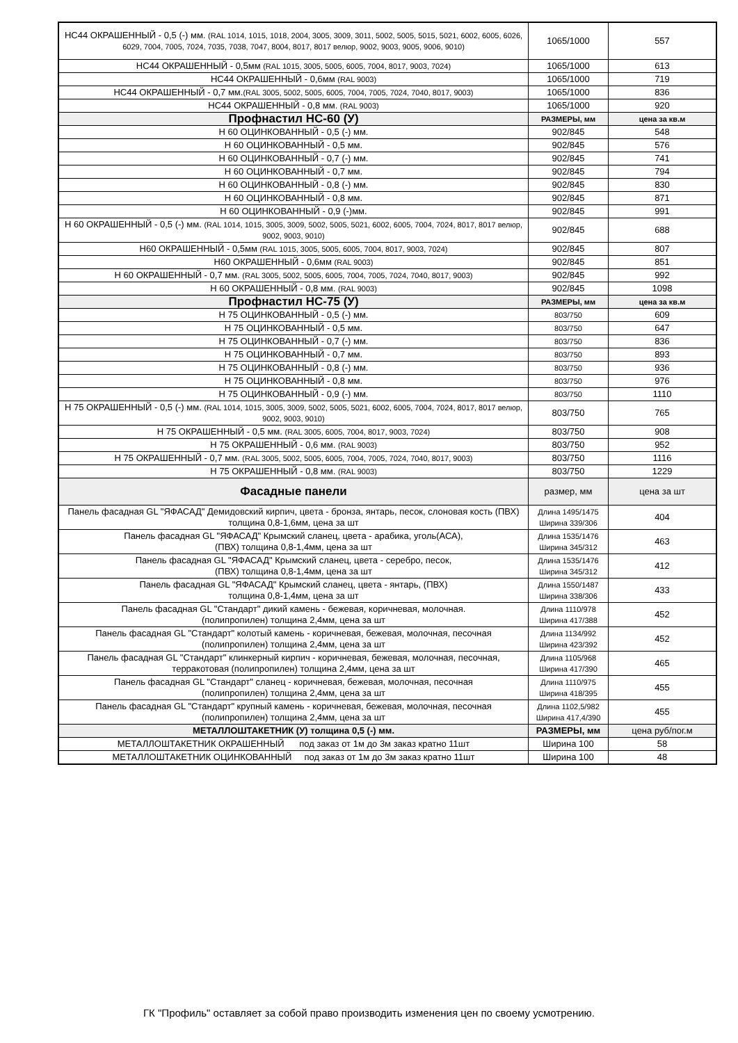| НС44 ОКРАШЕННЫЙ - 0,5 (-) мм. (RAL 1014, 1015, 1018, 2004, 3005, 3009, 3011, 5002, 5005, 5015, 5021, 6002, 6005, 6026, 6029, 7004, 7005, 7024, 7035, 7038, 7047, 8004, 8017, 8017 велюр, 9002, 9003, 9005, 9006, 9010) | 1065/1000 | 557 |
| НС44 ОКРАШЕННЫЙ - 0,5мм (RAL 1015, 3005, 5005, 6005, 7004, 8017, 9003, 7024) | 1065/1000 | 613 |
| НС44 ОКРАШЕННЫЙ - 0,6мм (RAL 9003) | 1065/1000 | 719 |
| НС44 ОКРАШЕННЫЙ - 0,7 мм. (RAL 3005, 5002, 5005, 6005, 7004, 7005, 7024, 7040, 8017, 9003) | 1065/1000 | 836 |
| НС44 ОКРАШЕННЫЙ - 0,8 мм. (RAL 9003) | 1065/1000 | 920 |
| Профнастил НС-60 (У) | РАЗМЕРЫ, мм | цена за кв.м |
| Н 60 ОЦИНКОВАННЫЙ - 0,5 (-) мм. | 902/845 | 548 |
| Н 60 ОЦИНКОВАННЫЙ - 0,5 мм. | 902/845 | 576 |
| Н 60 ОЦИНКОВАННЫЙ - 0,7 (-) мм. | 902/845 | 741 |
| Н 60 ОЦИНКОВАННЫЙ - 0,7 мм. | 902/845 | 794 |
| Н 60 ОЦИНКОВАННЫЙ - 0,8 (-) мм. | 902/845 | 830 |
| Н 60 ОЦИНКОВАННЫЙ - 0,8 мм. | 902/845 | 871 |
| Н 60 ОЦИНКОВАННЫЙ - 0,9 (-)мм. | 902/845 | 991 |
| Н 60 ОКРАШЕННЫЙ - 0,5 (-) мм. (RAL 1014, 1015, 3005, 3009, 5002, 5005, 5021, 6002, 6005, 7004, 7024, 8017, 8017 велюр, 9002, 9003, 9010) | 902/845 | 688 |
| Н60 ОКРАШЕННЫЙ - 0,5мм (RAL 1015, 3005, 5005, 6005, 7004, 8017, 9003, 7024) | 902/845 | 807 |
| Н60 ОКРАШЕННЫЙ - 0,6мм (RAL 9003) | 902/845 | 851 |
| Н 60 ОКРАШЕННЫЙ - 0,7 мм. (RAL 3005, 5002, 5005, 6005, 7004, 7005, 7024, 7040, 8017, 9003) | 902/845 | 992 |
| Н 60 ОКРАШЕННЫЙ - 0,8 мм. (RAL 9003) | 902/845 | 1098 |
| Профнастил НС-75 (У) | РАЗМЕРЫ, мм | цена за кв.м |
| Н 75 ОЦИНКОВАННЫЙ - 0,5 (-) мм. | 803/750 | 609 |
| Н 75 ОЦИНКОВАННЫЙ - 0,5 мм. | 803/750 | 647 |
| Н 75 ОЦИНКОВАННЫЙ - 0,7 (-) мм. | 803/750 | 836 |
| Н 75 ОЦИНКОВАННЫЙ - 0,7 мм. | 803/750 | 893 |
| Н 75 ОЦИНКОВАННЫЙ - 0,8 (-) мм. | 803/750 | 936 |
| Н 75 ОЦИНКОВАННЫЙ - 0,8 мм. | 803/750 | 976 |
| Н 75 ОЦИНКОВАННЫЙ - 0,9 (-) мм. | 803/750 | 1110 |
| Н 75 ОКРАШЕННЫЙ - 0,5 (-) мм. (RAL 1014, 1015, 3005, 3009, 5002, 5005, 5021, 6002, 6005, 7004, 7024, 8017, 8017 велюр, 9002, 9003, 9010) | 803/750 | 765 |
| Н 75 ОКРАШЕННЫЙ - 0,5 мм. (RAL 3005, 6005, 7004, 8017, 9003, 7024) | 803/750 | 908 |
| Н 75 ОКРАШЕННЫЙ - 0,6 мм. (RAL 9003) | 803/750 | 952 |
| Н 75 ОКРАШЕННЫЙ - 0,7 мм. (RAL 3005, 5002, 5005, 6005, 7004, 7005, 7024, 7040, 8017, 9003) | 803/750 | 1116 |
| Н 75 ОКРАШЕННЫЙ - 0,8 мм. (RAL 9003) | 803/750 | 1229 |
| Фасадные панели | размер, мм | цена за шт |
| Панель фасадная GL "ЯФАСАД" Демидовский кирпич, цвета - бронза, янтарь, песок, слоновая кость (ПВХ) толщина 0,8-1,6мм, цена за шт | Длина 1495/1475 Ширина 339/306 | 404 |
| Панель фасадная GL "ЯФАСАД" Крымский сланец, цвета - арабика, уголь(АСА), (ПВХ) толщина 0,8-1,4мм, цена за шт | Длина 1535/1476 Ширина 345/312 | 463 |
| Панель фасадная GL "ЯФАСАД" Крымский сланец, цвета - серебро, песок, (ПВХ) толщина 0,8-1,4мм, цена за шт | Длина 1535/1476 Ширина 345/312 | 412 |
| Панель фасадная GL "ЯФАСАД" Крымский сланец, цвета - янтарь, (ПВХ) толщина 0,8-1,4мм, цена за шт | Длина 1550/1487 Ширина 338/306 | 433 |
| Панель фасадная GL "Стандарт" дикий камень - бежевая, коричневая, молочная. (полипропилен) толщина 2,4мм, цена за шт | Длина 1110/978 Ширина 417/388 | 452 |
| Панель фасадная GL "Стандарт" колотый камень - коричневая, бежевая, молочная, песочная (полипропилен) толщина 2,4мм, цена за шт | Длина 1134/992 Ширина 423/392 | 452 |
| Панель фасадная GL "Стандарт" клинкерный кирпич - коричневая, бежевая, молочная, песочная, терракотовая (полипропилен) толщина 2,4мм, цена за шт | Длина 1105/968 Ширина 417/390 | 465 |
| Панель фасадная GL "Стандарт" сланец - коричневая, бежевая, молочная, песочная (полипропилен) толщина 2,4мм, цена за шт | Длина 1110/975 Ширина 418/395 | 455 |
| Панель фасадная GL "Стандарт" крупный камень - коричневая, бежевая, молочная, песочная (полипропилен) толщина 2,4мм, цена за шт | Длина 1102,5/982 Ширина 417,4/390 | 455 |
| МЕТАЛЛОШТАКЕТНИК (У) толщина 0,5 (-) мм. | РАЗМЕРЫ, мм | цена руб/пог.м |
| МЕТАЛЛОШТАКЕТНИК ОКРАШЕННЫЙ под заказ от 1м до 3м заказ кратно 11шт | Ширина 100 | 58 |
| МЕТАЛЛОШТАКЕТНИК ОЦИНКОВАННЫЙ под заказ от 1м до 3м заказ кратно 11шт | Ширина 100 | 48 |
ГК "Профиль" оставляет за собой право производить изменения цен по своему усмотрению.